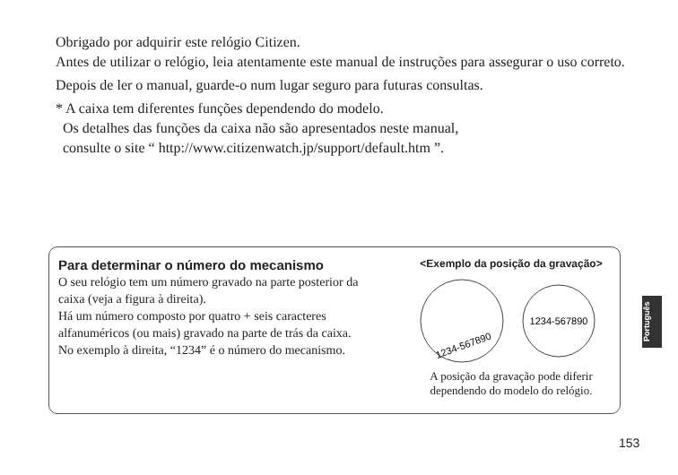Obrigado por adquirir este relógio Citizen.
Antes de utilizar o relógio, leia atentamente este manual de instruções para assegurar o uso correto.
Depois de ler o manual, guarde-o num lugar seguro para futuras consultas.
* A caixa tem diferentes funções dependendo do modelo.
Os detalhes das funções da caixa não são apresentados neste manual,
consulte o site “ http://www.citizenwatch.jp/support/default.htm ”.
Para determinar o número do mecanismo
O seu relógio tem um número gravado na parte posterior da caixa (veja a figura à direita).
Há um número composto por quatro + seis caracteres alfanuméricos (ou mais) gravado na parte de trás da caixa.
No exemplo à direita, “1234” é o número do mecanismo.
<Exemplo da posição da gravação>
1234-567890
1234-567890
A posição da gravação pode diferir dependendo do modelo do relógio.
Português
153